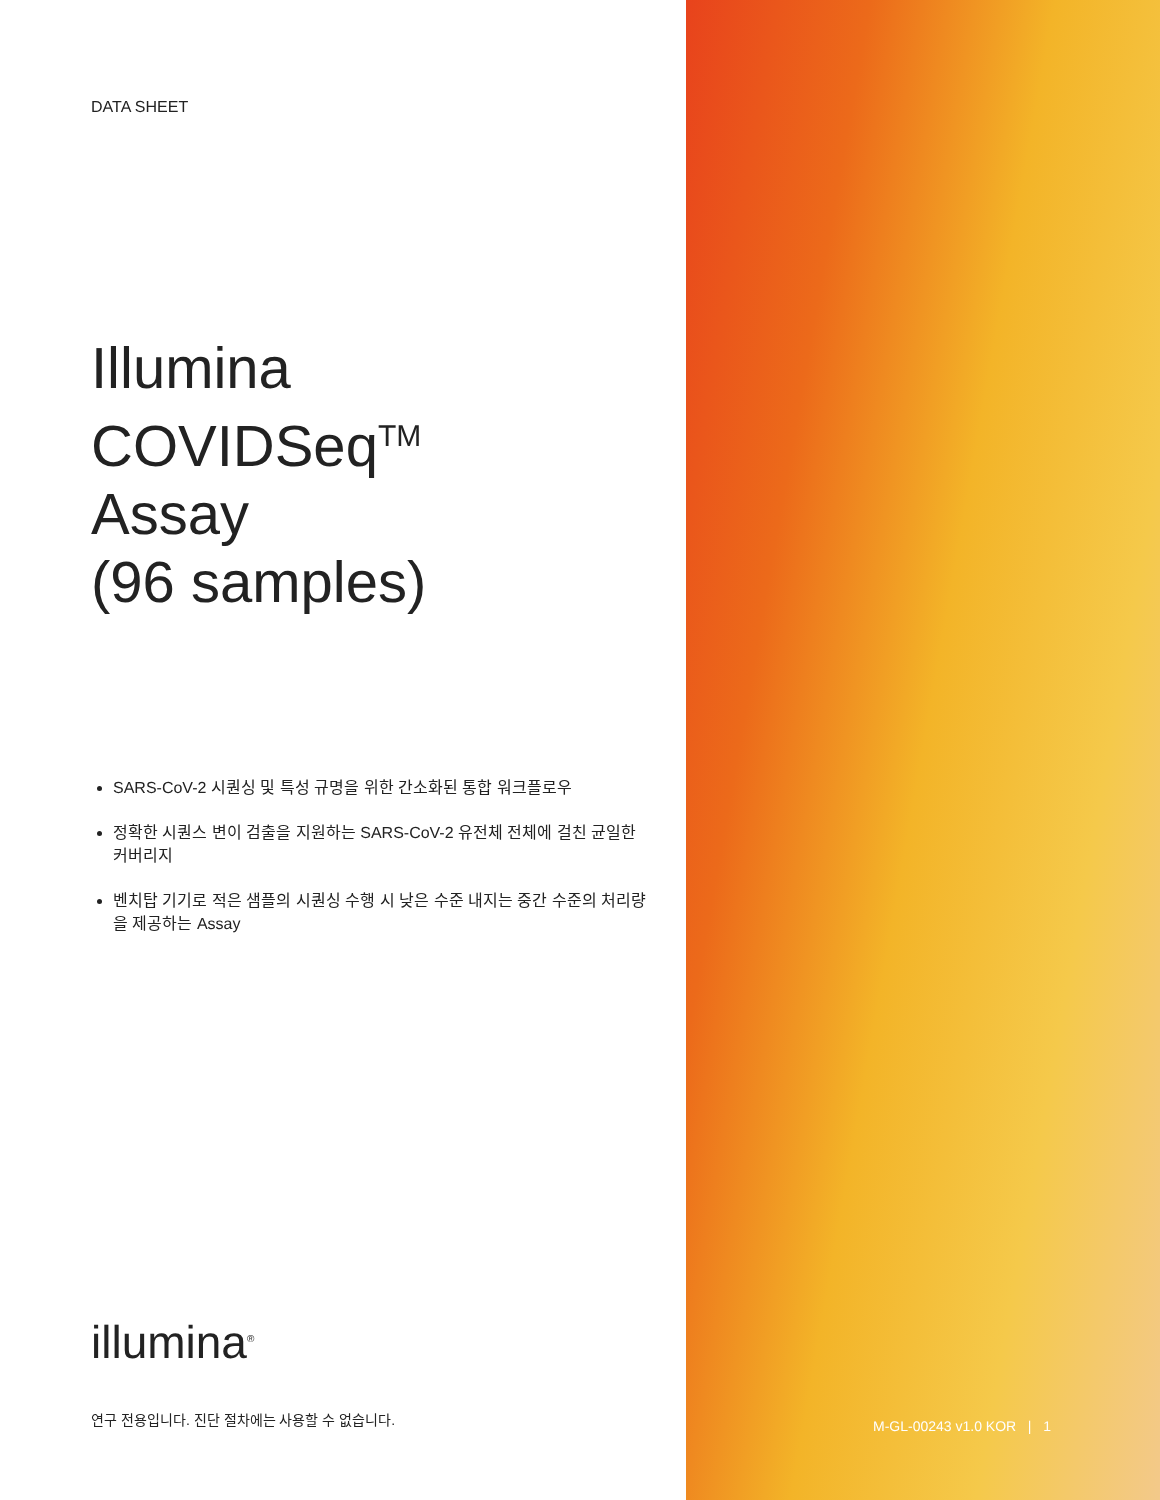DATA SHEET
Illumina
COVIDSeq<sup>TM</sup>
Assay
(96 samples)
SARS-CoV-2 시퀀싱 및 특성 규명을 위한 간소화된 통합 워크플로우
정확한 시퀀스 변이 검출을 지원하는 SARS-CoV-2 유전체 전체에 걸친 균일한 커버리지
벤치탑 기기로 적은 샘플의 시퀀싱 수행 시 낮은 수준 내지는 중간 수준의 처리량을 제공하는 Assay
illumina<sup>®</sup>
연구 전용입니다. 진단 절차에는 사용할 수 없습니다.
M-GL-00243 v1.0 KOR | 1